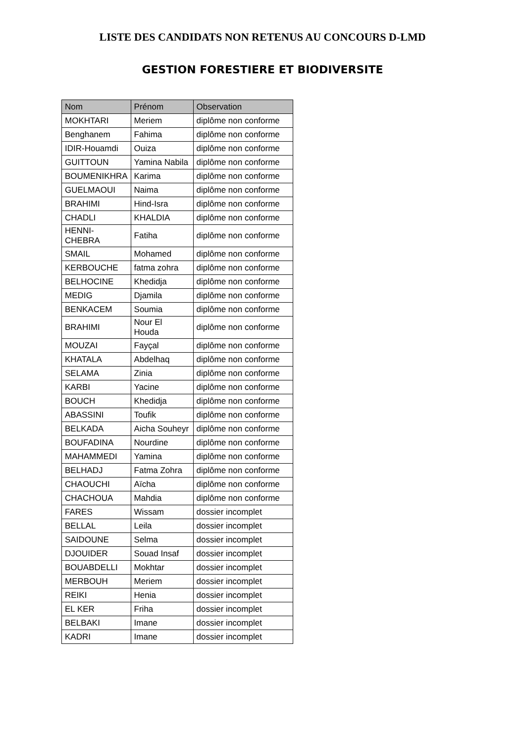LISTE DES CANDIDATS NON RETENUS AU CONCOURS D-LMD
GESTION FORESTIERE ET BIODIVERSITE
| Nom | Prénom | Observation |
| --- | --- | --- |
| MOKHTARI | Meriem | diplôme non conforme |
| Benghanem | Fahima | diplôme non conforme |
| IDIR-Houamdi | Ouiza | diplôme non conforme |
| GUITTOUN | Yamina Nabila | diplôme non conforme |
| BOUMENIKHRA | Karima | diplôme non conforme |
| GUELMAOUI | Naima | diplôme non conforme |
| BRAHIMI | Hind-Isra | diplôme non conforme |
| CHADLI | KHALDIA | diplôme non conforme |
| HENNI-CHEBRA | Fatiha | diplôme non conforme |
| SMAIL | Mohamed | diplôme non conforme |
| KERBOUCHE | fatma zohra | diplôme non conforme |
| BELHOCINE | Khedidja | diplôme non conforme |
| MEDIG | Djamila | diplôme non conforme |
| BENKACEM | Soumia | diplôme non conforme |
| BRAHIMI | Nour El Houda | diplôme non conforme |
| MOUZAI | Fayçal | diplôme non conforme |
| KHATALA | Abdelhaq | diplôme non conforme |
| SELAMA | Zinia | diplôme non conforme |
| KARBI | Yacine | diplôme non conforme |
| BOUCH | Khedidja | diplôme non conforme |
| ABASSINI | Toufik | diplôme non conforme |
| BELKADA | Aicha Souheyr | diplôme non conforme |
| BOUFADINA | Nourdine | diplôme non conforme |
| MAHAMMEDI | Yamina | diplôme non conforme |
| BELHADJ | Fatma Zohra | diplôme non conforme |
| CHAOUCHI | Aïcha | diplôme non conforme |
| CHACHOUA | Mahdia | diplôme non conforme |
| FARES | Wissam | dossier incomplet |
| BELLAL | Leila | dossier incomplet |
| SAIDOUNE | Selma | dossier incomplet |
| DJOUIDER | Souad Insaf | dossier incomplet |
| BOUABDELLI | Mokhtar | dossier incomplet |
| MERBOUH | Meriem | dossier incomplet |
| REIKI | Henia | dossier incomplet |
| EL KER | Friha | dossier incomplet |
| BELBAKI | Imane | dossier incomplet |
| KADRI | Imane | dossier incomplet |